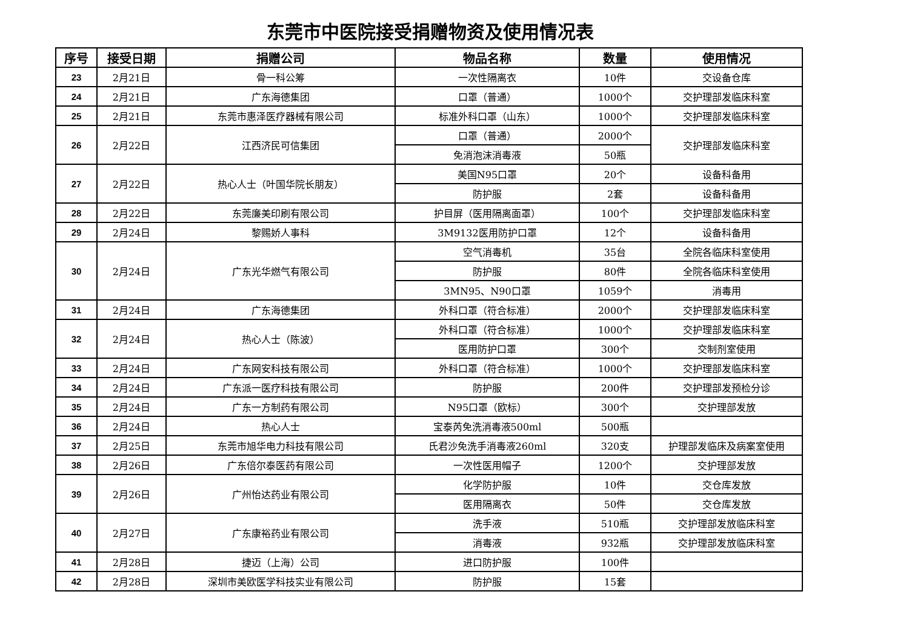东莞市中医院接受捐赠物资及使用情况表
| 序号 | 接受日期 | 捐赠公司 | 物品名称 | 数量 | 使用情况 |
| --- | --- | --- | --- | --- | --- |
| 23 | 2月21日 | 骨一科公筹 | 一次性隔离衣 | 10件 | 交设备仓库 |
| 24 | 2月21日 | 广东海德集团 | 口罩（普通） | 1000个 | 交护理部发临床科室 |
| 25 | 2月21日 | 东莞市惠泽医疗器械有限公司 | 标准外科口罩（山东） | 1000个 | 交护理部发临床科室 |
| 26 | 2月22日 | 江西济民可信集团 | 口罩（普通） | 2000个 | 交护理部发临床科室 |
| | | | 免消泡沫消毒液 | 50瓶 | |
| 27 | 2月22日 | 热心人士（叶国华院长朋友） | 美国N95口罩 | 20个 | 设备科备用 |
| | | | 防护服 | 2套 | 设备科备用 |
| 28 | 2月22日 | 东莞廉美印刷有限公司 | 护目屏（医用隔离面罩） | 100个 | 交护理部发临床科室 |
| 29 | 2月24日 | 黎赐娇人事科 | 3M9132医用防护口罩 | 12个 | 设备科备用 |
| 30 | 2月24日 | 广东光华燃气有限公司 | 空气消毒机 | 35台 | 全院各临床科室使用 |
| | | | 防护服 | 80件 | 全院各临床科室使用 |
| | | | 3MN95、N90口罩 | 1059个 | 消毒用 |
| 31 | 2月24日 | 广东海德集团 | 外科口罩（符合标准） | 2000个 | 交护理部发临床科室 |
| 32 | 2月24日 | 热心人士（陈波） | 外科口罩（符合标准） | 1000个 | 交护理部发临床科室 |
| | | | 医用防护口罩 | 300个 | 交制剂室使用 |
| 33 | 2月24日 | 广东网安科技有限公司 | 外科口罩（符合标准） | 1000个 | 交护理部发临床科室 |
| 34 | 2月24日 | 广东派一医疗科技有限公司 | 防护服 | 200件 | 交护理部发预检分诊 |
| 35 | 2月24日 | 广东一方制药有限公司 | N95口罩（欧标） | 300个 | 交护理部发放 |
| 36 | 2月24日 | 热心人士 | 宝泰芮免洗消毒液500ml | 500瓶 | |
| 37 | 2月25日 | 东莞市旭华电力科技有限公司 | 氏君沙免洗手消毒液260ml | 320支 | 护理部发临床及病案室使用 |
| 38 | 2月26日 | 广东倍尔泰医药有限公司 | 一次性医用帽子 | 1200个 | 交护理部发放 |
| 39 | 2月26日 | 广州怡达药业有限公司 | 化学防护服 | 10件 | 交仓库发放 |
| | | | 医用隔离衣 | 50件 | 交仓库发放 |
| 40 | 2月27日 | 广东康裕药业有限公司 | 洗手液 | 510瓶 | 交护理部发放临床科室 |
| | | | 消毒液 | 932瓶 | 交护理部发放临床科室 |
| 41 | 2月28日 | 捷迈（上海）公司 | 进口防护服 | 100件 | |
| 42 | 2月28日 | 深圳市美欧医学科技实业有限公司 | 防护服 | 15套 | |